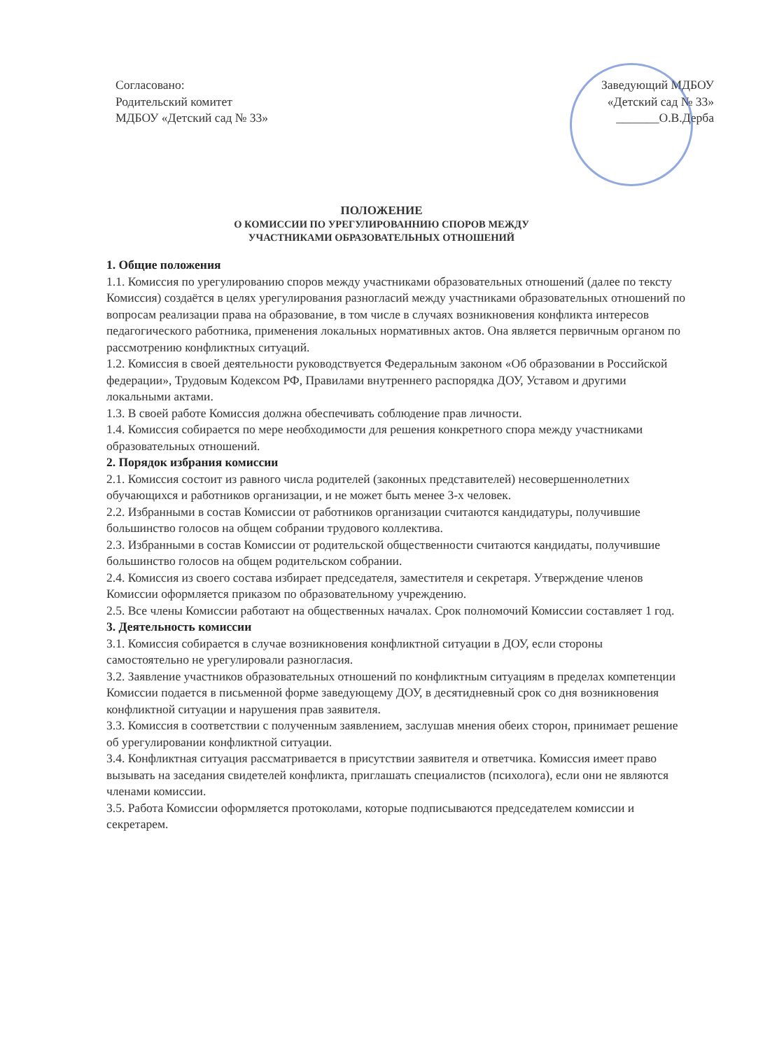Согласовано:
Родительский комитет
МДБОУ «Детский сад № 33»
Заведующий МДБОУ
«Детский сад № 33»
_______О.В.Дерба
ПОЛОЖЕНИЕ
О КОМИССИИ ПО УРЕГУЛИРОВАННИЮ СПОРОВ МЕЖДУ
УЧАСТНИКАМИ ОБРАЗОВАТЕЛЬНЫХ ОТНОШЕНИЙ
1. Общие положения
1.1. Комиссия по урегулированию споров между участниками образовательных отношений (далее по тексту Комиссия) создаётся в целях урегулирования разногласий между участниками образовательных отношений по вопросам реализации права на образование, в том числе в случаях возникновения конфликта интересов педагогического работника, применения локальных нормативных актов. Она является первичным органом по рассмотрению конфликтных ситуаций.
1.2. Комиссия в своей деятельности руководствуется Федеральным законом «Об образовании в Российской федерации», Трудовым Кодексом РФ, Правилами внутреннего распорядка ДОУ, Уставом и другими локальными актами.
1.3. В своей работе Комиссия должна обеспечивать соблюдение прав личности.
1.4. Комиссия собирается по мере необходимости для решения конкретного спора между участниками образовательных отношений.
2. Порядок избрания комиссии
2.1. Комиссия состоит из равного числа родителей (законных представителей) несовершеннолетних обучающихся и работников организации, и не может быть менее 3-х человек.
2.2. Избранными в состав Комиссии от работников организации считаются кандидатуры, получившие большинство голосов на общем собрании трудового коллектива.
2.3. Избранными в состав Комиссии от родительской общественности считаются кандидаты, получившие большинство голосов на общем родительском собрании.
2.4. Комиссия из своего состава избирает председателя, заместителя и секретаря. Утверждение членов Комиссии оформляется приказом по образовательному учреждению.
2.5. Все члены Комиссии работают на общественных началах. Срок полномочий Комиссии составляет 1 год.
3. Деятельность комиссии
3.1. Комиссия собирается в случае возникновения конфликтной ситуации в ДОУ, если стороны самостоятельно не урегулировали разногласия.
3.2. Заявление участников образовательных отношений по конфликтным ситуациям в пределах компетенции Комиссии подается в письменной форме заведующему ДОУ, в десятидневный срок со дня возникновения конфликтной ситуации и нарушения прав заявителя.
3.3. Комиссия в соответствии с полученным заявлением, заслушав мнения обеих сторон, принимает решение об урегулировании конфликтной ситуации.
3.4. Конфликтная ситуация рассматривается в присутствии заявителя и ответчика. Комиссия имеет право вызывать на заседания свидетелей конфликта, приглашать специалистов (психолога), если они не являются членами комиссии.
3.5. Работа Комиссии оформляется протоколами, которые подписываются председателем комиссии и секретарем.